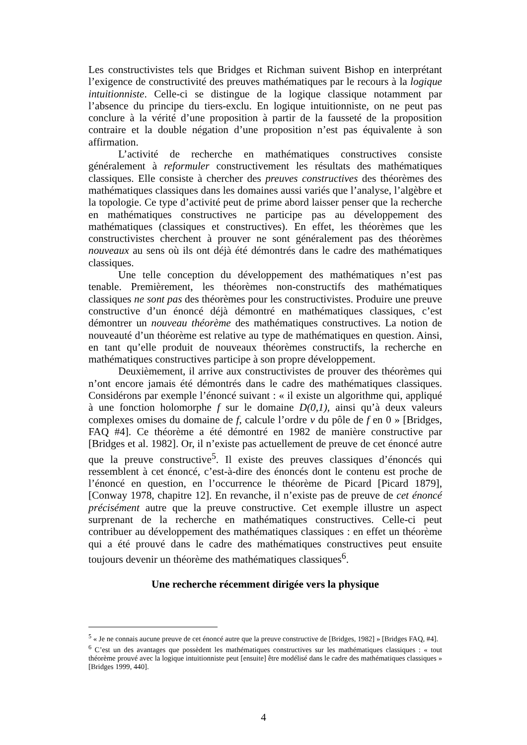Les constructivistes tels que Bridges et Richman suivent Bishop en interprétant l’exigence de constructivité des preuves mathématiques par le recours à la logique intuitionniste. Celle-ci se distingue de la logique classique notamment par l’absence du principe du tiers-exclu. En logique intuitionniste, on ne peut pas conclure à la vérité d’une proposition à partir de la fausseté de la proposition contraire et la double négation d’une proposition n’est pas équivalente à son affirmation.
L’activité de recherche en mathématiques constructives consiste généralement à reformuler constructivement les résultats des mathématiques classiques. Elle consiste à chercher des preuves constructives des théorèmes des mathématiques classiques dans les domaines aussi variés que l’analyse, l’algèbre et la topologie. Ce type d’activité peut de prime abord laisser penser que la recherche en mathématiques constructives ne participe pas au développement des mathématiques (classiques et constructives). En effet, les théorèmes que les constructivistes cherchent à prouver ne sont généralement pas des théorèmes nouveaux au sens où ils ont déjà été démontrés dans le cadre des mathématiques classiques.
Une telle conception du développement des mathématiques n’est pas tenable. Premièrement, les théorèmes non-constructifs des mathématiques classiques ne sont pas des théorèmes pour les constructivistes. Produire une preuve constructive d’un énoncé déjà démontré en mathématiques classiques, c’est démontrer un nouveau théorème des mathématiques constructives. La notion de nouveauté d’un théorème est relative au type de mathématiques en question. Ainsi, en tant qu’elle produit de nouveaux théorèmes constructifs, la recherche en mathématiques constructives participe à son propre développement.
Deuxièmement, il arrive aux constructivistes de prouver des théorèmes qui n’ont encore jamais été démontrés dans le cadre des mathématiques classiques. Considérons par exemple l’énoncé suivant : « il existe un algorithme qui, appliqué à une fonction holomorphe f sur le domaine D(0,1), ainsi qu’à deux valeurs complexes omises du domaine de f, calcule l’ordre ν du pôle de f en 0 » [Bridges, FAQ #4]. Ce théorème a été démontré en 1982 de manière constructive par [Bridges et al. 1982]. Or, il n’existe pas actuellement de preuve de cet énoncé autre que la preuve constructive<sup>5</sup>. Il existe des preuves classiques d’énoncés qui ressemblent à cet énoncé, c’est-à-dire des énoncés dont le contenu est proche de l’énoncé en question, en l’occurrence le théorème de Picard [Picard 1879], [Conway 1978, chapitre 12]. En revanche, il n’existe pas de preuve de cet énoncé précisément autre que la preuve constructive. Cet exemple illustre un aspect surprenant de la recherche en mathématiques constructives. Celle-ci peut contribuer au développement des mathématiques classiques : en effet un théorème qui a été prouvé dans le cadre des mathématiques constructives peut ensuite toujours devenir un théorème des mathématiques classiques<sup>6</sup>.
Une recherche récemment dirigée vers la physique
<sup>5</sup> « Je ne connais aucune preuve de cet énoncé autre que la preuve constructive de [Bridges, 1982] » [Bridges FAQ, #4].
<sup>6</sup> C’est un des avantages que possèdent les mathématiques constructives sur les mathématiques classiques : « tout théorème prouvé avec la logique intuitionniste peut [ensuite] être modélisé dans le cadre des mathématiques classiques » [Bridges 1999, 440].
4